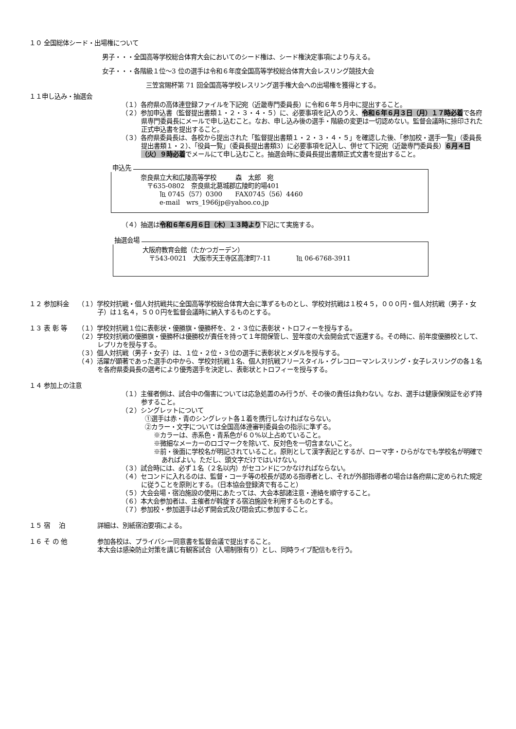１０ 全国総体シード・出場権について
男子・・・全国高等学校総合体育大会においてのシード権は、シード権決定事項により与える。
女子・・・各階級１位～3 位の選手は令和６年度全国高等学校総合体育大会レスリング競技大会
三笠宮賜杯第 71 回全国高等学校レスリング選手権大会への出場権を獲得とする。
１１申し込み・抽選会
（１）各府県の高体連登録ファイルを下記宛（近畿専門委員長）に令和６年５月中に提出すること。
（２）参加申込書（監督提出書類１・２・３・４・５）に、必要事項を記入のうえ、令和６年６月３日（月）１７時必着で各府県専門委員長にメールで申し込むこと。なお、申し込み後の選手・階級の変更は一切認めない。監督会議時に捺印された正式申込書を提出すること。
（３）各府県委員長は、各校から提出された「監督提出書類１・２・３・４・５」を確認した後、「参加校・選手一覧」（委員長提出書類１・２）、「役員一覧」（委員長提出書類3）に必要事項を記入し、併せて下記宛（近畿専門委員長）６月４日（火）９時必着でメールにて申し込むこと。抽選会時に委員長提出書類正式文書を提出すること。
申込先
奈良県立大和広陵高等学校　　　森　太郎　宛
　〒635-0802　奈良県北葛城郡広陵町的場401
　　　℡ 0745（57）0300　　FAX0745（56）4460
　　　e-mail　wrs_1966jp@yahoo.co.jp
（４）抽選は令和６年６月６日（木）１３時より下記にて実施する。
抽選会場
大阪府教育会館（たかつガーデン）
　〒543-0021　大阪市天王寺区高津町7-11　　　　℡ 06-6768-3911
１２ 参加料金 （１）学校対抗戦・個人対抗戦共に全国高等学校総合体育大会に準ずるものとし、学校対抗戦は１校４５，０００円・個人対抗戦（男子・女子）は１名４，５００円を監督会議時に納入するものとする。
１３ 表 彰 等 （１）学校対抗戦１位に表彰状・優勝旗・優勝杯を、２・３位に表彰状・トロフィーを授与する。
（２）学校対抗戦の優勝旗・優勝杯は優勝校が責任を持って１年間保管し、翌年度の大会開会式で返還する。その時に、前年度優勝校として、レプリカを授与する。
（３）個人対抗戦（男子・女子）は、１位・２位・３位の選手に表彰状とメダルを授与する。
（４）活躍が顕著であった選手の中から、学校対抗戦１名、個人対抗戦フリースタイル・グレコローマンレスリング・女子レスリングの各１名を各府県委員長の選考により優秀選手を決定し、表彰状とトロフィーを授与する。
１４ 参加上の注意
（１）主催者側は、試合中の傷害については応急処置のみ行うが、その後の責任は負わない。なお、選手は健康保険証を必ず持参すること。
（２）シングレットについて
①選手は赤・青のシングレット各１着を携行しなければならない。
②カラー・文字については全国高体連審判委員会の指示に準ずる。
※カラーは、赤系色・青系色が６０%以上占めていること。
※微細なメーカーのロゴマークを除いて、反対色を一切含まないこと。
※前・後面に学校名が明記されていること。原則として漢字表記とするが、ローマ字・ひらがなでも学校名が明確であればよい。ただし、頭文字だけではいけない。
（３）試合時には、必ず１名（２名以内）がセコンドにつかなければならない。
（４）セコンドに入れるのは、監督・コーチ等の校長が認める指導者とし、それが外部指導者の場合は各府県に定められた規定に従うことを原則とする。（日本協会登録済で有ること）
（５）大会会場・宿泊施設の使用にあたっては、大会本部諸注意・連絡を順守すること。
（６）本大会参加者は、主催者が斡旋する宿泊施設を利用するものとする。
（７）参加校・参加選手は必ず開会式及び閉会式に参加すること。
１５ 宿　 泊 詳細は、別紙宿泊要項による。
１６ そ の 他 参加各校は、プライバシー同意書を監督会議で提出すること。
本大会は感染防止対策を講じ有観客試合（入場制限有り）とし、同時ライブ配信もを行う。